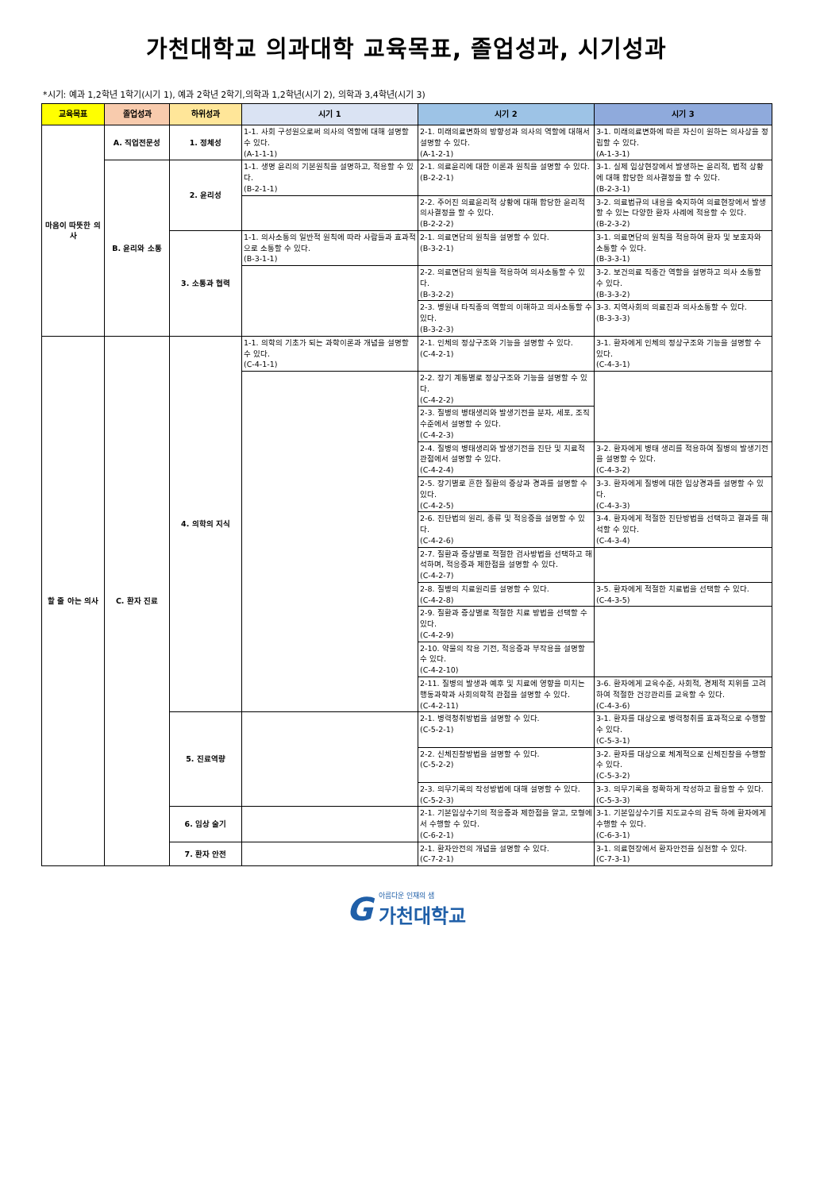가천대학교 의과대학 교육목표, 졸업성과, 시기성과
*시기: 예과 1,2학년 1학기(시기 1), 예과 2학년 2학기,의학과 1,2학년(시기 2), 의학과 3,4학년(시기 3)
| 교육목표 | 졸업성과 | 하위성과 | 시기 1 | 시기 2 | 시기 3 |
| --- | --- | --- | --- | --- | --- |
| 마음이 따뜻한 의사 | A. 직업전문성 | 1. 정체성 | 1-1. 사회 구성원으로써 의사의 역할에 대해 설명할 수 있다. (A-1-1-1) | 2-1. 미래의료변화의 방향성과 의사의 역할에 대해서 설명할 수 있다. (A-1-2-1) | 3-1. 미래의료변화에 따른 자신이 원하는 의사상을 정립할 수 있다. (A-1-3-1) |
| | B. 윤리와 소통 | 2. 윤리성 | 1-1. 생명 윤리의 기본원칙을 설명하고, 적용할 수 있다. (B-2-1-1) | 2-1. 의료윤리에 대한 이론과 원칙을 설명할 수 있다. (B-2-2-1) | 3-1. 실제 임상현장에서 발생하는 윤리적, 법적 상황에 대해 합당한 의사결정을 할 수 있다. (B-2-3-1) |
| | | | | 2-2. 주어진 의료윤리적 상황에 대해 합당한 윤리적 의사결정을 할 수 있다. (B-2-2-2) | 3-2. 의료법규의 내용을 숙지하여 의료현장에서 발생할 수 있는 다양한 환자 사례에 적용할 수 있다. (B-2-3-2) |
| | | 3. 소통과 협력 | 1-1. 의사소통의 일반적 원칙에 따라 사람들과 효과적으로 소통할 수 있다. (B-3-1-1) | 2-1. 의료면담의 원칙을 설명할 수 있다. (B-3-2-1) | 3-1. 의료면담의 원칙을 적용하여 환자 및 보호자와 소통할 수 있다. (B-3-3-1) |
| | | | | 2-2. 의료면담의 원칙을 적용하여 의사소통할 수 있다. (B-3-2-2) | 3-2. 보건의료 직종간 역할을 설명하고 의사 소통할 수 있다. (B-3-3-2) |
| | | | | 2-3. 병원내 타직종의 역할의 이해하고 의사소통할 수 있다. (B-3-2-3) | 3-3. 지역사회의 의료진과 의사소통할 수 있다. (B-3-3-3) |
| 할 줄 아는 의사 | C. 환자 진료 | 4. 의학의 지식 | 1-1. 의학의 기초가 되는 과학이론과 개념을 설명할 수 있다. (C-4-1-1) | 2-1. 인체의 정상구조와 기능을 설명할 수 있다. (C-4-2-1) | 3-1. 환자에게 인체의 정상구조와 기능을 설명할 수 있다. (C-4-3-1) |
| | | | | 2-2. 장기 계통별로 정상구조와 기능을 설명할 수 있다. (C-4-2-2) | |
| | | | | 2-3. 질병의 병태생리와 발생기전을 분자, 세포, 조직 수준에서 설명할 수 있다. (C-4-2-3) | |
| | | | | 2-4. 질병의 병태생리와 발생기전을 진단 및 치료적 관점에서 설명할 수 있다. (C-4-2-4) | 3-2. 환자에게 병태 생리를 적용하여 질병의 발생기전을 설명할 수 있다. (C-4-3-2) |
| | | | | 2-5. 장기별로 흔한 질환의 증상과 경과를 설명할 수 있다. (C-4-2-5) | 3-3. 환자에게 질병에 대한 임상경과를 설명할 수 있다. (C-4-3-3) |
| | | | | 2-6. 진단법의 원리, 종류 및 적응증을 설명할 수 있다. (C-4-2-6) | 3-4. 환자에게 적절한 진단방법을 선택하고 결과를 해석할 수 있다. (C-4-3-4) |
| | | | | 2-7. 질환과 증상별로 적절한 검사방법을 선택하고 해석하며, 적응증과 제한점을 설명할 수 있다. (C-4-2-7) | |
| | | | | 2-8. 질병의 치료원리를 설명할 수 있다. (C-4-2-8) | 3-5. 환자에게 적절한 치료법을 선택할 수 있다. (C-4-3-5) |
| | | | | 2-9. 질환과 증상별로 적절한 치료 방법을 선택할 수 있다. (C-4-2-9) | |
| | | | | 2-10. 약물의 작용 기전, 적응증과 부작용을 설명할 수 있다. (C-4-2-10) | |
| | | | | 2-11. 질병의 발생과 예후 및 치료에 영향을 미치는 행동과학과 사회의학적 관점을 설명할 수 있다. (C-4-2-11) | 3-6. 환자에게 교육수준, 사회적, 경제적 지위를 고려하여 적절한 건강관리를 교육할 수 있다. (C-4-3-6) |
| | | 5. 진료역량 | | 2-1. 병력청취방법을 설명할 수 있다. (C-5-2-1) | 3-1. 환자를 대상으로 병력청취를 효과적으로 수행할 수 있다. (C-5-3-1) |
| | | | | 2-2. 신체진찰방법을 설명할 수 있다. (C-5-2-2) | 3-2. 환자를 대상으로 체계적으로 신체진찰을 수행할 수 있다. (C-5-3-2) |
| | | | | 2-3. 의무기록의 작성방법에 대해 설명할 수 있다. (C-5-2-3) | 3-3. 의무기록을 정확하게 작성하고 활용할 수 있다. (C-5-3-3) |
| | | 6. 임상 술기 | | 2-1. 기본임상수기의 적응증과 제한점을 알고, 모형에서 수행할 수 있다. (C-6-2-1) | 3-1. 기본임상수기를 지도교수의 감독 하에 환자에게 수행할 수 있다. (C-6-3-1) |
| | | 7. 환자 안전 | | 2-1. 환자안전의 개념을 설명할 수 있다. (C-7-2-1) | 3-1. 의료현장에서 환자안전을 실천할 수 있다. (C-7-3-1) |
G
아름다운 인재의 샘
가천대학교